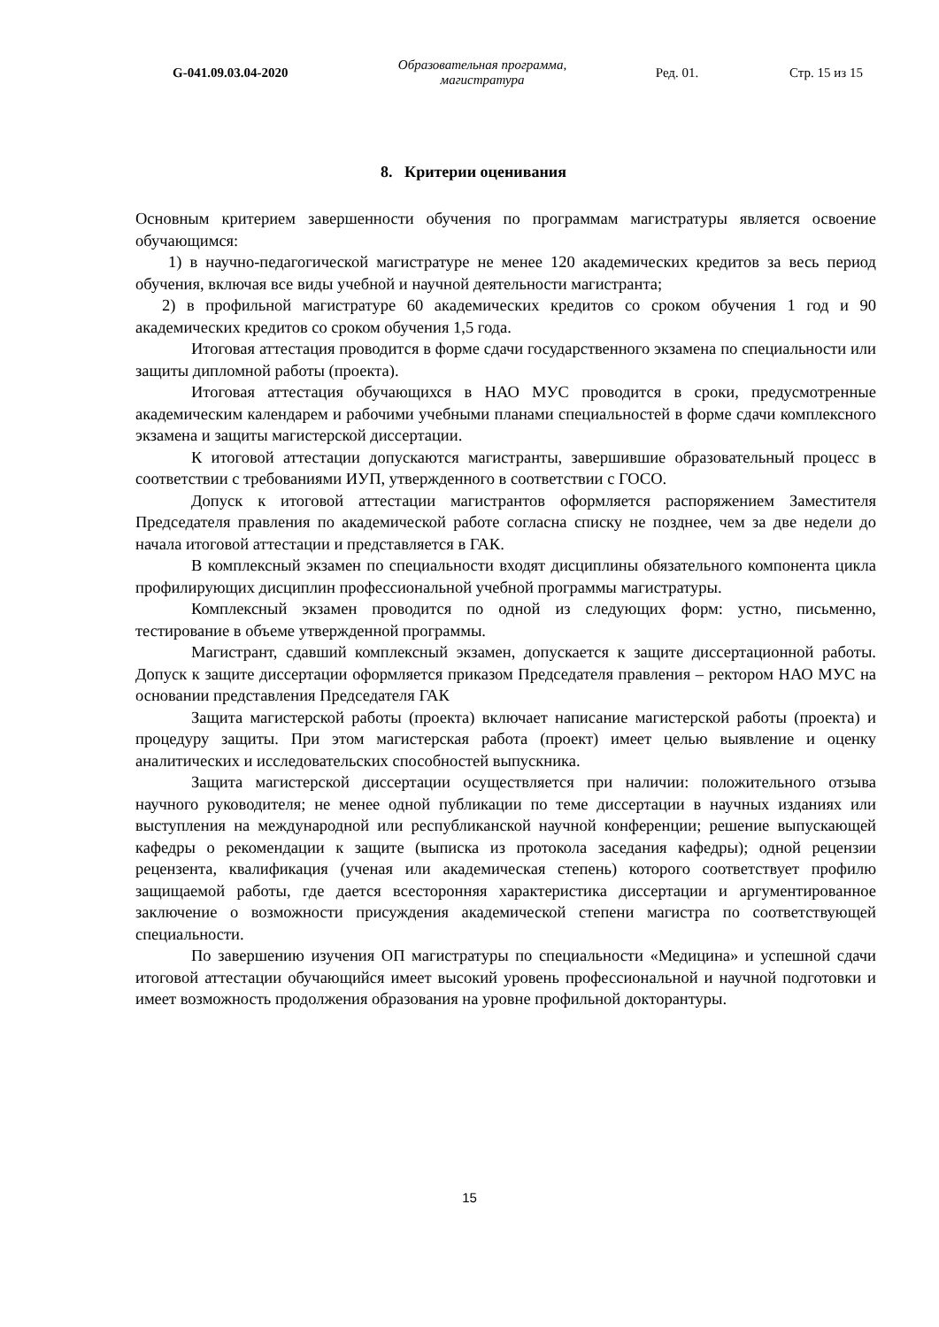G-041.09.03.04-2020
Образовательная программа,
магистратура
Ред. 01. Стр. 15 из 15
8. Критерии оценивания
Основным критерием завершенности обучения по программам магистратуры является освоение обучающимся:
1) в научно-педагогической магистратуре не менее 120 академических кредитов за весь период обучения, включая все виды учебной и научной деятельности магистранта;
2) в профильной магистратуре 60 академических кредитов со сроком обучения 1 год и 90 академических кредитов со сроком обучения 1,5 года.
Итоговая аттестация проводится в форме сдачи государственного экзамена по специальности или защиты дипломной работы (проекта).
Итоговая аттестация обучающихся в НАО МУС проводится в сроки, предусмотренные академическим календарем и рабочими учебными планами специальностей в форме сдачи комплексного экзамена и защиты магистерской диссертации.
К итоговой аттестации допускаются магистранты, завершившие образовательный процесс в соответствии с требованиями ИУП, утвержденного в соответствии с ГОСО.
Допуск к итоговой аттестации магистрантов оформляется распоряжением Заместителя Председателя правления по академической работе согласна списку не позднее, чем за две недели до начала итоговой аттестации и представляется в ГАК.
В комплексный экзамен по специальности входят дисциплины обязательного компонента цикла профилирующих дисциплин профессиональной учебной программы магистратуры.
Комплексный экзамен проводится по одной из следующих форм: устно, письменно, тестирование в объеме утвержденной программы.
Магистрант, сдавший комплексный экзамен, допускается к защите диссертационной работы. Допуск к защите диссертации оформляется приказом Председателя правления – ректором НАО МУС на основании представления Председателя ГАК
Защита магистерской работы (проекта) включает написание магистерской работы (проекта) и процедуру защиты. При этом магистерская работа (проект) имеет целью выявление и оценку аналитических и исследовательских способностей выпускника.
Защита магистерской диссертации осуществляется при наличии: положительного отзыва научного руководителя; не менее одной публикации по теме диссертации в научных изданиях или выступления на международной или республиканской научной конференции; решение выпускающей кафедры о рекомендации к защите (выписка из протокола заседания кафедры); одной рецензии рецензента, квалификация (ученая или академическая степень) которого соответствует профилю защищаемой работы, где дается всесторонняя характеристика диссертации и аргументированное заключение о возможности присуждения академической степени магистра по соответствующей специальности.
По завершению изучения ОП магистратуры по специальности «Медицина» и успешной сдачи итоговой аттестации обучающийся имеет высокий уровень профессиональной и научной подготовки и имеет возможность продолжения образования на уровне профильной докторантуры.
15